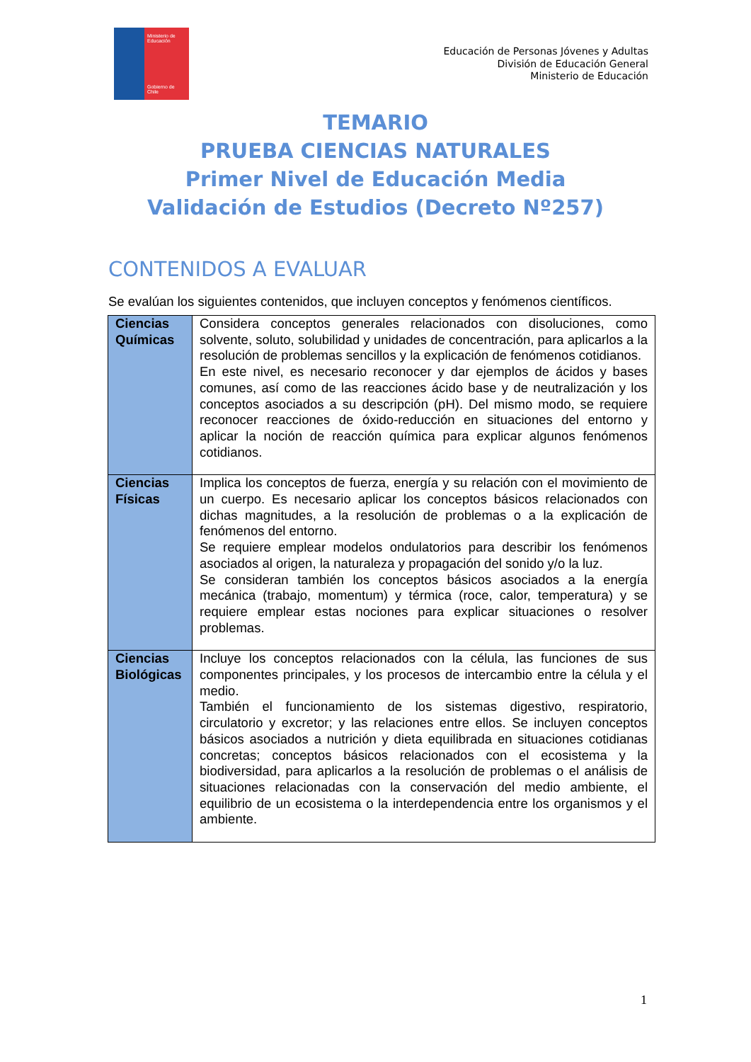Ministerio de Educación
Gobierno de Chile
Educación de Personas Jóvenes y Adultas
División de Educación General
Ministerio de Educación
TEMARIO
PRUEBA CIENCIAS NATURALES
Primer Nivel de Educación Media
Validación de Estudios (Decreto Nº257)
CONTENIDOS A EVALUAR
Se evalúan los siguientes contenidos, que incluyen conceptos y fenómenos científicos.
| Ciencias Químicas | Considera conceptos generales relacionados con disoluciones, como solvente, soluto, solubilidad y unidades de concentración, para aplicarlos a la resolución de problemas sencillos y la explicación de fenómenos cotidianos. En este nivel, es necesario reconocer y dar ejemplos de ácidos y bases comunes, así como de las reacciones ácido base y de neutralización y los conceptos asociados a su descripción (pH). Del mismo modo, se requiere reconocer reacciones de óxido-reducción en situaciones del entorno y aplicar la noción de reacción química para explicar algunos fenómenos cotidianos. |
| Ciencias Físicas | Implica los conceptos de fuerza, energía y su relación con el movimiento de un cuerpo. Es necesario aplicar los conceptos básicos relacionados con dichas magnitudes, a la resolución de problemas o a la explicación de fenómenos del entorno. Se requiere emplear modelos ondulatorios para describir los fenómenos asociados al origen, la naturaleza y propagación del sonido y/o la luz. Se consideran también los conceptos básicos asociados a la energía mecánica (trabajo, momentum) y térmica (roce, calor, temperatura) y se requiere emplear estas nociones para explicar situaciones o resolver problemas. |
| Ciencias Biológicas | Incluye los conceptos relacionados con la célula, las funciones de sus componentes principales, y los procesos de intercambio entre la célula y el medio. También el funcionamiento de los sistemas digestivo, respiratorio, circulatorio y excretor; y las relaciones entre ellos. Se incluyen conceptos básicos asociados a nutrición y dieta equilibrada en situaciones cotidianas concretas; conceptos básicos relacionados con el ecosistema y la biodiversidad, para aplicarlos a la resolución de problemas o el análisis de situaciones relacionadas con la conservación del medio ambiente, el equilibrio de un ecosistema o la interdependencia entre los organismos y el ambiente. |
1